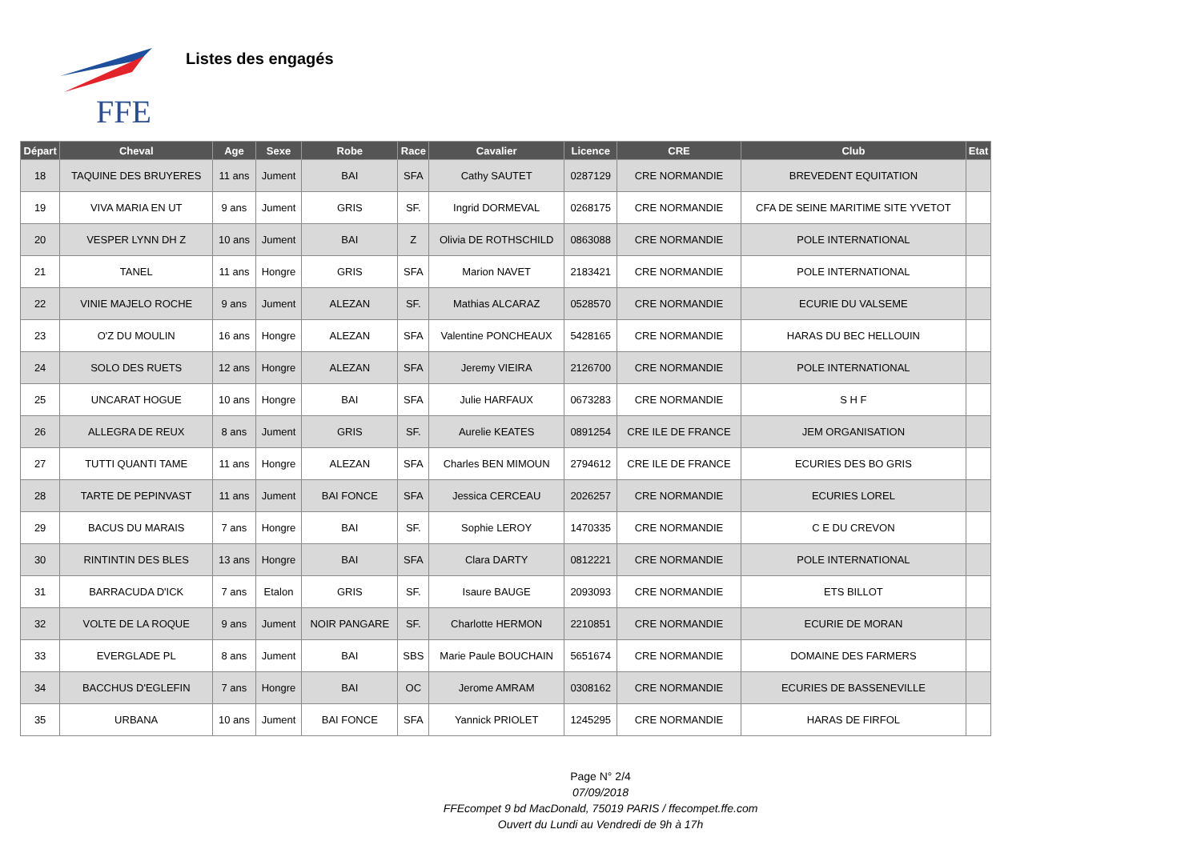FFE
Listes des engagés
| Départ | Cheval | Age | Sexe | Robe | Race | Cavalier | Licence | CRE | Club | Etat |
| --- | --- | --- | --- | --- | --- | --- | --- | --- | --- | --- |
| 18 | TAQUINE DES BRUYERES | 11 ans | Jument | BAI | SFA | Cathy SAUTET | 0287129 | CRE NORMANDIE | BREVEDENT EQUITATION | |
| 19 | VIVA MARIA EN UT | 9 ans | Jument | GRIS | SF. | Ingrid DORMEVAL | 0268175 | CRE NORMANDIE | CFA DE SEINE MARITIME SITE YVETOT | |
| 20 | VESPER LYNN DH Z | 10 ans | Jument | BAI | Z | Olivia DE ROTHSCHILD | 0863088 | CRE NORMANDIE | POLE INTERNATIONAL | |
| 21 | TANEL | 11 ans | Hongre | GRIS | SFA | Marion NAVET | 2183421 | CRE NORMANDIE | POLE INTERNATIONAL | |
| 22 | VINIE MAJELO ROCHE | 9 ans | Jument | ALEZAN | SF. | Mathias ALCARAZ | 0528570 | CRE NORMANDIE | ECURIE DU VALSEME | |
| 23 | O'Z DU MOULIN | 16 ans | Hongre | ALEZAN | SFA | Valentine PONCHEAUX | 5428165 | CRE NORMANDIE | HARAS DU BEC HELLOUIN | |
| 24 | SOLO DES RUETS | 12 ans | Hongre | ALEZAN | SFA | Jeremy VIEIRA | 2126700 | CRE NORMANDIE | POLE INTERNATIONAL | |
| 25 | UNCARAT HOGUE | 10 ans | Hongre | BAI | SFA | Julie HARFAUX | 0673283 | CRE NORMANDIE | S H F | |
| 26 | ALLEGRA DE REUX | 8 ans | Jument | GRIS | SF. | Aurelie KEATES | 0891254 | CRE ILE DE FRANCE | JEM ORGANISATION | |
| 27 | TUTTI QUANTI TAME | 11 ans | Hongre | ALEZAN | SFA | Charles BEN MIMOUN | 2794612 | CRE ILE DE FRANCE | ECURIES DES BO GRIS | |
| 28 | TARTE DE PEPINVAST | 11 ans | Jument | BAI FONCE | SFA | Jessica CERCEAU | 2026257 | CRE NORMANDIE | ECURIES LOREL | |
| 29 | BACUS DU MARAIS | 7 ans | Hongre | BAI | SF. | Sophie LEROY | 1470335 | CRE NORMANDIE | C E DU CREVON | |
| 30 | RINTINTIN DES BLES | 13 ans | Hongre | BAI | SFA | Clara DARTY | 0812221 | CRE NORMANDIE | POLE INTERNATIONAL | |
| 31 | BARRACUDA D'ICK | 7 ans | Etalon | GRIS | SF. | Isaure BAUGE | 2093093 | CRE NORMANDIE | ETS BILLOT | |
| 32 | VOLTE DE LA ROQUE | 9 ans | Jument | NOIR PANGARE | SF. | Charlotte HERMON | 2210851 | CRE NORMANDIE | ECURIE DE MORAN | |
| 33 | EVERGLADE PL | 8 ans | Jument | BAI | SBS | Marie Paule BOUCHAIN | 5651674 | CRE NORMANDIE | DOMAINE DES FARMERS | |
| 34 | BACCHUS D'EGLEFIN | 7 ans | Hongre | BAI | OC | Jerome AMRAM | 0308162 | CRE NORMANDIE | ECURIES DE BASSENEVILLE | |
| 35 | URBANA | 10 ans | Jument | BAI FONCE | SFA | Yannick PRIOLET | 1245295 | CRE NORMANDIE | HARAS DE FIRFOL | |
Page N° 2/4
07/09/2018
FFEcompet 9 bd MacDonald, 75019 PARIS / ffecompet.ffe.com
Ouvert du Lundi au Vendredi de 9h à 17h